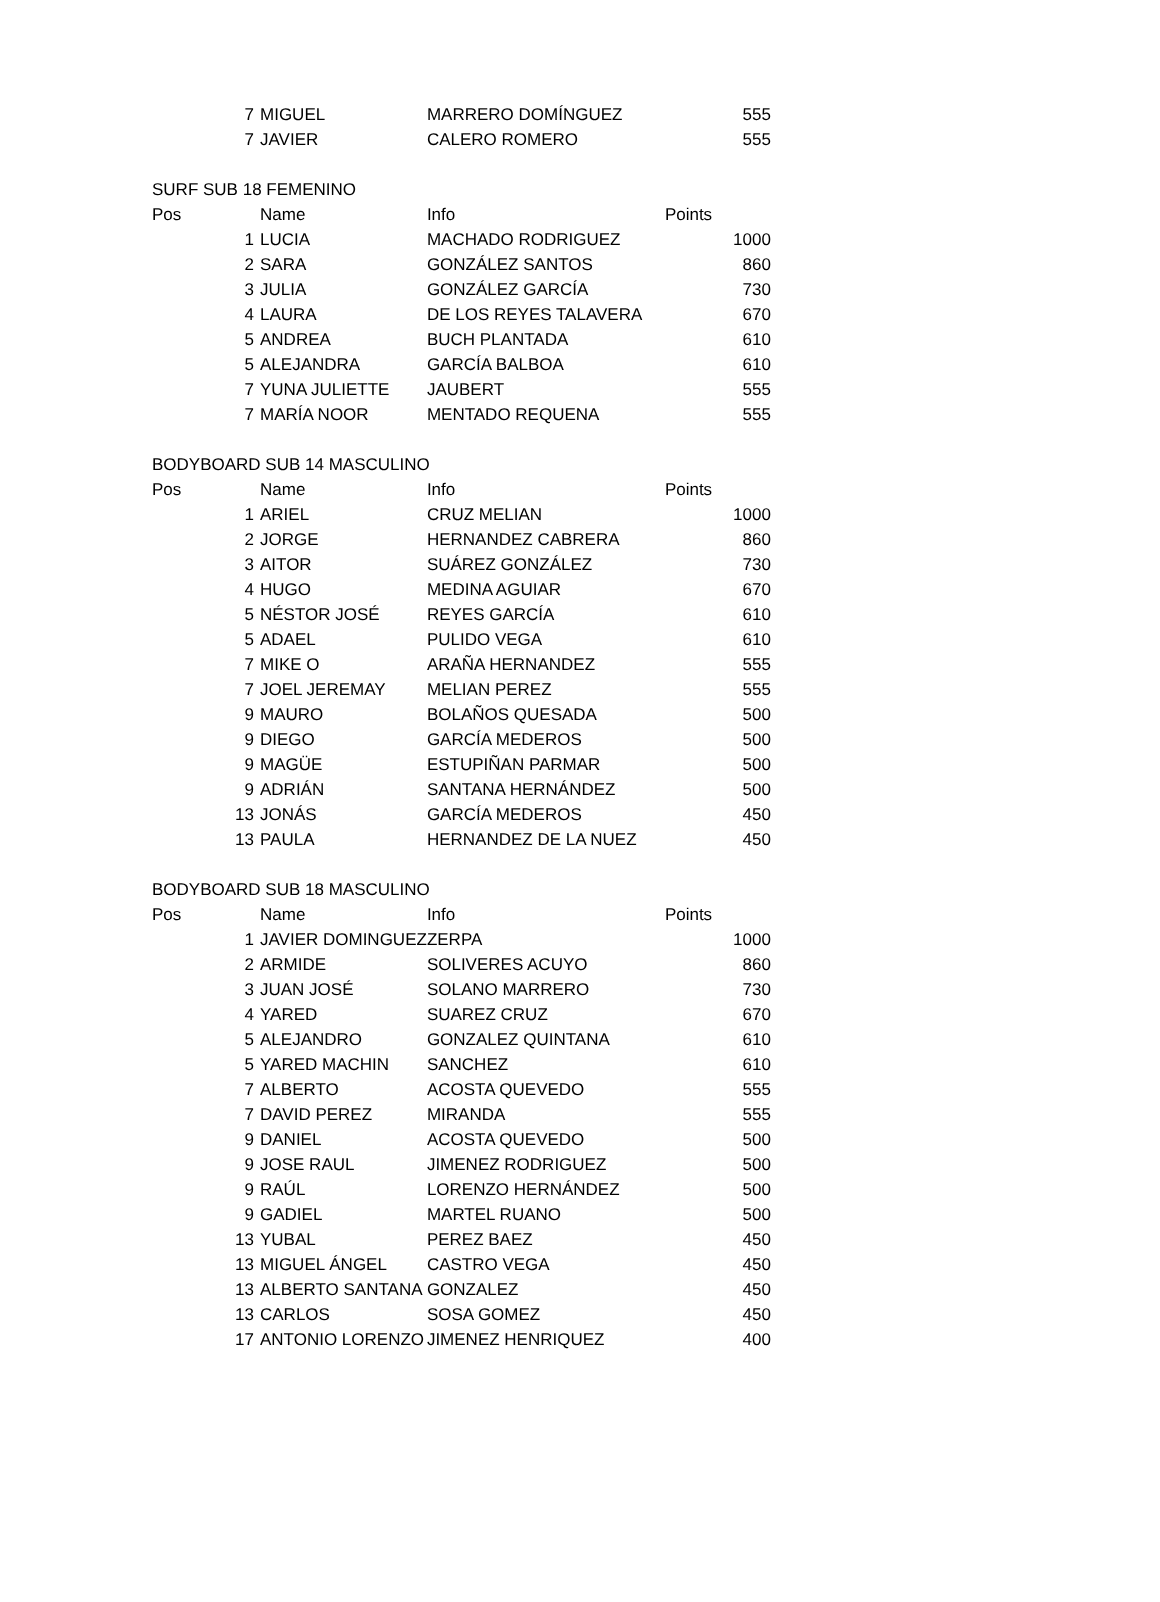| 7 | MIGUEL | MARRERO DOMÍNGUEZ | 555 |
| 7 | JAVIER | CALERO ROMERO | 555 |
| SURF SUB 18 FEMENINO | | | |
| Pos | Name | Info | Points |
| 1 | LUCIA | MACHADO RODRIGUEZ | 1000 |
| 2 | SARA | GONZÁLEZ SANTOS | 860 |
| 3 | JULIA | GONZÁLEZ GARCÍA | 730 |
| 4 | LAURA | DE LOS REYES TALAVERA | 670 |
| 5 | ANDREA | BUCH PLANTADA | 610 |
| 5 | ALEJANDRA | GARCÍA BALBOA | 610 |
| 7 | YUNA JULIETTE | JAUBERT | 555 |
| 7 | MARÍA NOOR | MENTADO REQUENA | 555 |
| BODYBOARD SUB 14 MASCULINO | | | |
| Pos | Name | Info | Points |
| 1 | ARIEL | CRUZ MELIAN | 1000 |
| 2 | JORGE | HERNANDEZ CABRERA | 860 |
| 3 | AITOR | SUÁREZ GONZÁLEZ | 730 |
| 4 | HUGO | MEDINA AGUIAR | 670 |
| 5 | NÉSTOR JOSÉ | REYES GARCÍA | 610 |
| 5 | ADAEL | PULIDO VEGA | 610 |
| 7 | MIKE O | ARAÑA HERNANDEZ | 555 |
| 7 | JOEL JEREMAY | MELIAN PEREZ | 555 |
| 9 | MAURO | BOLAÑOS QUESADA | 500 |
| 9 | DIEGO | GARCÍA MEDEROS | 500 |
| 9 | MAGÜE | ESTUPIÑAN PARMAR | 500 |
| 9 | ADRIÁN | SANTANA HERNÁNDEZ | 500 |
| 13 | JONÁS | GARCÍA MEDEROS | 450 |
| 13 | PAULA | HERNANDEZ DE LA NUEZ | 450 |
| BODYBOARD SUB 18 MASCULINO | | | |
| Pos | Name | Info | Points |
| 1 | JAVIER DOMINGUEZ | ZERPA | 1000 |
| 2 | ARMIDE | SOLIVERES ACUYO | 860 |
| 3 | JUAN JOSÉ | SOLANO MARRERO | 730 |
| 4 | YARED | SUAREZ CRUZ | 670 |
| 5 | ALEJANDRO | GONZALEZ QUINTANA | 610 |
| 5 | YARED MACHIN | SANCHEZ | 610 |
| 7 | ALBERTO | ACOSTA QUEVEDO | 555 |
| 7 | DAVID PEREZ | MIRANDA | 555 |
| 9 | DANIEL | ACOSTA QUEVEDO | 500 |
| 9 | JOSE RAUL | JIMENEZ RODRIGUEZ | 500 |
| 9 | RAÚL | LORENZO HERNÁNDEZ | 500 |
| 9 | GADIEL | MARTEL RUANO | 500 |
| 13 | YUBAL | PEREZ BAEZ | 450 |
| 13 | MIGUEL ÁNGEL | CASTRO VEGA | 450 |
| 13 | ALBERTO SANTANA | GONZALEZ | 450 |
| 13 | CARLOS | SOSA GOMEZ | 450 |
| 17 | ANTONIO LORENZO | JIMENEZ HENRIQUEZ | 400 |